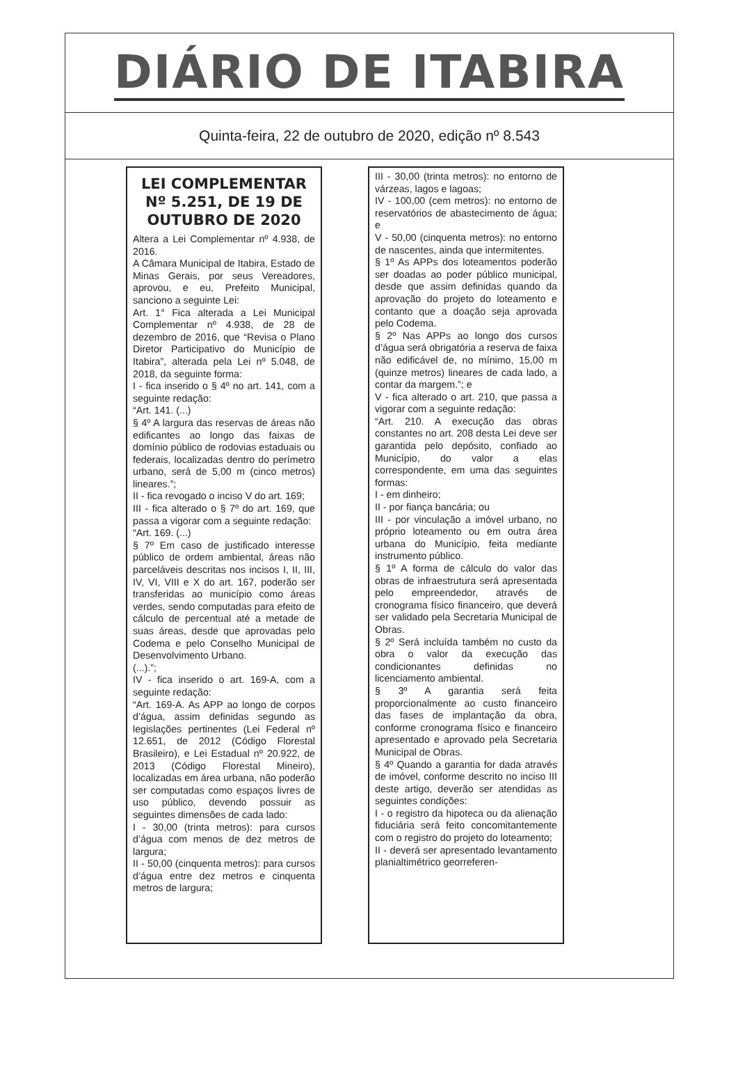DIÁRIO DE ITABIRA
Quinta-feira, 22 de outubro de 2020, edição nº 8.543
LEI COMPLEMENTAR Nº 5.251, DE 19 DE OUTUBRO DE 2020
Altera a Lei Complementar nº 4.938, de 2016.
A Câmara Municipal de Itabira, Estado de Minas Gerais, por seus Vereadores, aprovou, e eu, Prefeito Municipal, sanciono a seguinte Lei:
Art. 1° Fica alterada a Lei Municipal Complementar nº 4.938, de 28 de dezembro de 2016, que “Revisa o Plano Diretor Participativo do Município de Itabira”, alterada pela Lei nº 5.048, de 2018, da seguinte forma:
I - fica inserido o § 4º no art. 141, com a seguinte redação:
“Art. 141. (...)
§ 4º A largura das reservas de áreas não edificantes ao longo das faixas de domínio público de rodovias estaduais ou federais, localizadas dentro do perímetro urbano, será de 5,00 m (cinco metros) lineares.”;
II - fica revogado o inciso V do art. 169;
III - fica alterado o § 7º do art. 169, que passa a vigorar com a seguinte redação:
“Art. 169. (...)
§ 7º Em caso de justificado interesse público de ordem ambiental, áreas não parceláveis descritas nos incisos I, II, III, IV, VI, VIII e X do art. 167, poderão ser transferidas ao município como áreas verdes, sendo computadas para efeito de cálculo de percentual até a metade de suas áreas, desde que aprovadas pelo Codema e pelo Conselho Municipal de Desenvolvimento Urbano.
(...).”;
IV - fica inserido o art. 169-A, com a seguinte redação:
“Art. 169-A. As APP ao longo de corpos d’água, assim definidas segundo as legislações pertinentes (Lei Federal nº 12.651, de 2012 (Código Florestal Brasileiro), e Lei Estadual nº 20.922, de 2013 (Código Florestal Mineiro), localizadas em área urbana, não poderão ser computadas como espaços livres de uso público, devendo possuir as seguintes dimensões de cada lado:
I - 30,00 (trinta metros): para cursos d’água com menos de dez metros de largura;
II - 50,00 (cinquenta metros): para cursos d’água entre dez metros e cinquenta metros de largura;
III - 30,00 (trinta metros): no entorno de várzeas, lagos e lagoas;
IV - 100,00 (cem metros): no entorno de reservatórios de abastecimento de água; e
V - 50,00 (cinquenta metros): no entorno de nascentes, ainda que intermitentes.
§ 1º As APPs dos loteamentos poderão ser doadas ao poder público municipal, desde que assim definidas quando da aprovação do projeto do loteamento e contanto que a doação seja aprovada pelo Codema.
§ 2º Nas APPs ao longo dos cursos d’água será obrigatória a reserva de faixa não edificável de, no mínimo, 15,00 m (quinze metros) lineares de cada lado, a contar da margem.”; e
V - fica alterado o art. 210, que passa a vigorar com a seguinte redação:
“Art. 210. A execução das obras constantes no art. 208 desta Lei deve ser garantida pelo depósito, confiado ao Município, do valor a elas correspondente, em uma das seguintes formas:
I - em dinheiro;
II - por fiança bancária; ou
III - por vinculação a imóvel urbano, no próprio loteamento ou em outra área urbana do Município, feita mediante instrumento público.
§ 1º A forma de cálculo do valor das obras de infraestrutura será apresentada pelo empreendedor, através de cronograma físico financeiro, que deverá ser validado pela Secretaria Municipal de Obras.
§ 2º Será incluída também no custo da obra o valor da execução das condicionantes definidas no licenciamento ambiental.
§ 3º A garantia será feita proporcionalmente ao custo financeiro das fases de implantação da obra, conforme cronograma físico e financeiro apresentado e aprovado pela Secretaria Municipal de Obras.
§ 4º Quando a garantia for dada através de imóvel, conforme descrito no inciso III deste artigo, deverão ser atendidas as seguintes condições:
I - o registro da hipoteca ou da alienação fiduciária será feito concomitantemente com o registro do projeto do loteamento;
II - deverá ser apresentado levantamento planialtimétrico georreferen-